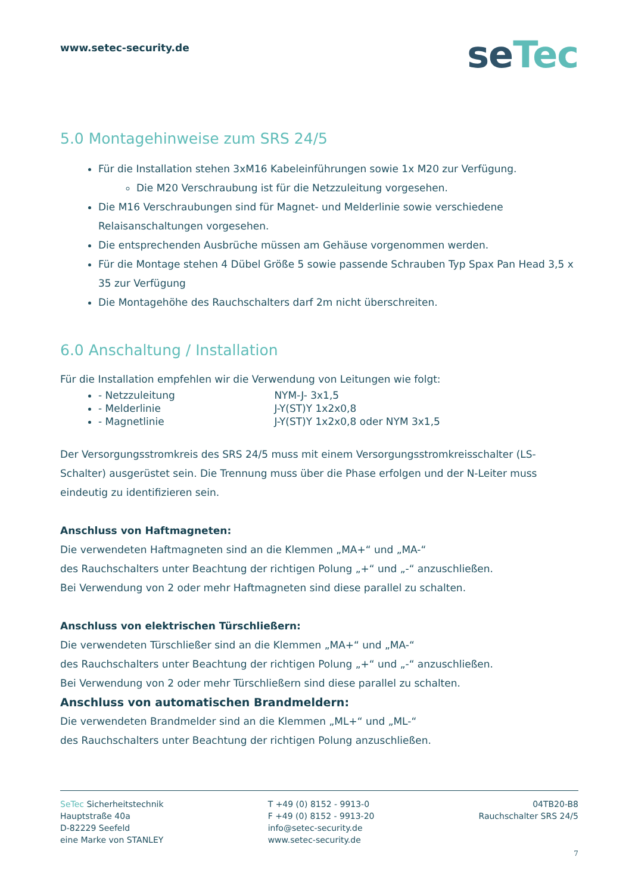www.setec-security.de
seTec
5.0 Montagehinweise zum SRS 24/5
Für die Installation stehen 3xM16 Kabeleinführungen sowie 1x M20 zur Verfügung.
Die M20 Verschraubung ist für die Netzzuleitung vorgesehen.
Die M16 Verschraubungen sind für Magnet- und Melderlinie sowie verschiedene Relaisanschaltungen vorgesehen.
Die entsprechenden Ausbrüche müssen am Gehäuse vorgenommen werden.
Für die Montage stehen 4 Dübel Größe 5 sowie passende Schrauben Typ Spax Pan Head 3,5 x 35 zur Verfügung
Die Montagehöhe des Rauchschalters darf 2m nicht überschreiten.
6.0 Anschaltung / Installation
Für die Installation empfehlen wir die Verwendung von Leitungen wie folgt:
- Netzzuleitung NYM-J- 3x1,5
- Melderlinie J-Y(ST)Y 1x2x0,8
- Magnetlinie J-Y(ST)Y 1x2x0,8 oder NYM 3x1,5
Der Versorgungsstromkreis des SRS 24/5 muss mit einem Versorgungsstromkreisschalter (LS-Schalter) ausgerüstet sein. Die Trennung muss über die Phase erfolgen und der N-Leiter muss eindeutig zu identifizieren sein.
Anschluss von Haftmagneten:
Die verwendeten Haftmagneten sind an die Klemmen „MA+“ und „MA-“
des Rauchschalters unter Beachtung der richtigen Polung „+“ und „-“ anzuschließen.
Bei Verwendung von 2 oder mehr Haftmagneten sind diese parallel zu schalten.
Anschluss von elektrischen Türschließern:
Die verwendeten Türschließer sind an die Klemmen „MA+“ und „MA-“
des Rauchschalters unter Beachtung der richtigen Polung „+“ und „-“ anzuschließen.
Bei Verwendung von 2 oder mehr Türschließern sind diese parallel zu schalten.
Anschluss von automatischen Brandmeldern:
Die verwendeten Brandmelder sind an die Klemmen „ML+“ und „ML-“
des Rauchschalters unter Beachtung der richtigen Polung anzuschließen.
SeTec Sicherheitstechnik
Hauptstraße 40a
D-82229 Seefeld
eine Marke von STANLEY
T +49 (0) 8152 - 9913-0
F +49 (0) 8152 - 9913-20
info@setec-security.de
www.setec-security.de
04TB20-B8
Rauchschalter SRS 24/5
7